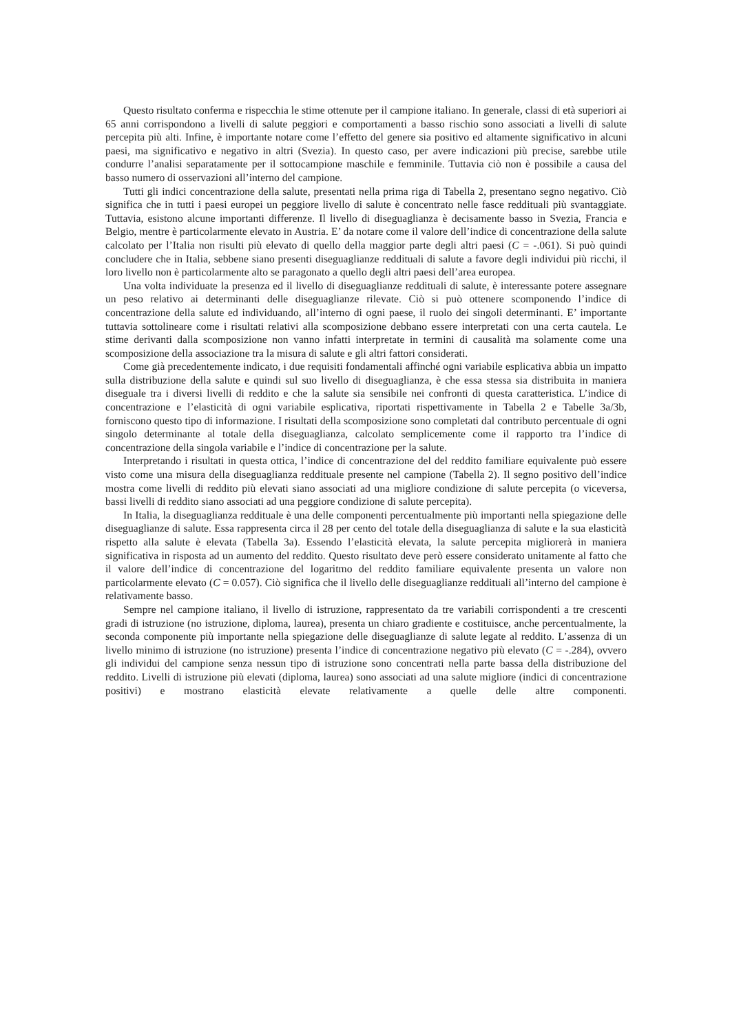Questo risultato conferma e rispecchia le stime ottenute per il campione italiano. In generale, classi di età superiori ai 65 anni corrispondono a livelli di salute peggiori e comportamenti a basso rischio sono associati a livelli di salute percepita più alti. Infine, è importante notare come l’effetto del genere sia positivo ed altamente significativo in alcuni paesi, ma significativo e negativo in altri (Svezia). In questo caso, per avere indicazioni più precise, sarebbe utile condurre l’analisi separatamente per il sottocampione maschile e femminile. Tuttavia ciò non è possibile a causa del basso numero di osservazioni all’interno del campione.
Tutti gli indici concentrazione della salute, presentati nella prima riga di Tabella 2, presentano segno negativo. Ciò significa che in tutti i paesi europei un peggiore livello di salute è concentrato nelle fasce reddituali più svantaggiate. Tuttavia, esistono alcune importanti differenze. Il livello di diseguaglianza è decisamente basso in Svezia, Francia e Belgio, mentre è particolarmente elevato in Austria. E’ da notare come il valore dell’indice di concentrazione della salute calcolato per l’Italia non risulti più elevato di quello della maggior parte degli altri paesi (C = -.061). Si può quindi concludere che in Italia, sebbene siano presenti diseguaglianze reddituali di salute a favore degli individui più ricchi, il loro livello non è particolarmente alto se paragonato a quello degli altri paesi dell’area europea.
Una volta individuate la presenza ed il livello di diseguaglianze reddituali di salute, è interessante potere assegnare un peso relativo ai determinanti delle diseguaglianze rilevate. Ciò si può ottenere scomponendo l’indice di concentrazione della salute ed individuando, all’interno di ogni paese, il ruolo dei singoli determinanti. E’ importante tuttavia sottolineare come i risultati relativi alla scomposizione debbano essere interpretati con una certa cautela. Le stime derivanti dalla scomposizione non vanno infatti interpretate in termini di causalità ma solamente come una scomposizione della associazione tra la misura di salute e gli altri fattori considerati.
Come già precedentemente indicato, i due requisiti fondamentali affinché ogni variabile esplicativa abbia un impatto sulla distribuzione della salute e quindi sul suo livello di diseguaglianza, è che essa stessa sia distribuita in maniera diseguale tra i diversi livelli di reddito e che la salute sia sensibile nei confronti di questa caratteristica. L’indice di concentrazione e l’elasticità di ogni variabile esplicativa, riportati rispettivamente in Tabella 2 e Tabelle 3a/3b, forniscono questo tipo di informazione. I risultati della scomposizione sono completati dal contributo percentuale di ogni singolo determinante al totale della diseguaglianza, calcolato semplicemente come il rapporto tra l’indice di concentrazione della singola variabile e l’indice di concentrazione per la salute.
Interpretando i risultati in questa ottica, l’indice di concentrazione del del reddito familiare equivalente può essere visto come una misura della diseguaglianza reddituale presente nel campione (Tabella 2). Il segno positivo dell’indice mostra come livelli di reddito più elevati siano associati ad una migliore condizione di salute percepita (o viceversa, bassi livelli di reddito siano associati ad una peggiore condizione di salute percepita).
In Italia, la diseguaglianza reddituale è una delle componenti percentualmente più importanti nella spiegazione delle diseguaglianze di salute. Essa rappresenta circa il 28 per cento del totale della diseguaglianza di salute e la sua elasticità rispetto alla salute è elevata (Tabella 3a). Essendo l’elasticità elevata, la salute percepita migliorerà in maniera significativa in risposta ad un aumento del reddito. Questo risultato deve però essere considerato unitamente al fatto che il valore dell’indice di concentrazione del logaritmo del reddito familiare equivalente presenta un valore non particolarmente elevato (C = 0.057). Ciò significa che il livello delle diseguaglianze reddituali all’interno del campione è relativamente basso.
Sempre nel campione italiano, il livello di istruzione, rappresentato da tre variabili corrispondenti a tre crescenti gradi di istruzione (no istruzione, diploma, laurea), presenta un chiaro gradiente e costituisce, anche percentualmente, la seconda componente più importante nella spiegazione delle diseguaglianze di salute legate al reddito. L’assenza di un livello minimo di istruzione (no istruzione) presenta l’indice di concentrazione negativo più elevato (C = -.284), ovvero gli individui del campione senza nessun tipo di istruzione sono concentrati nella parte bassa della distribuzione del reddito. Livelli di istruzione più elevati (diploma, laurea) sono associati ad una salute migliore (indici di concentrazione positivi) e mostrano elasticità elevate relativamente a quelle delle altre componenti.